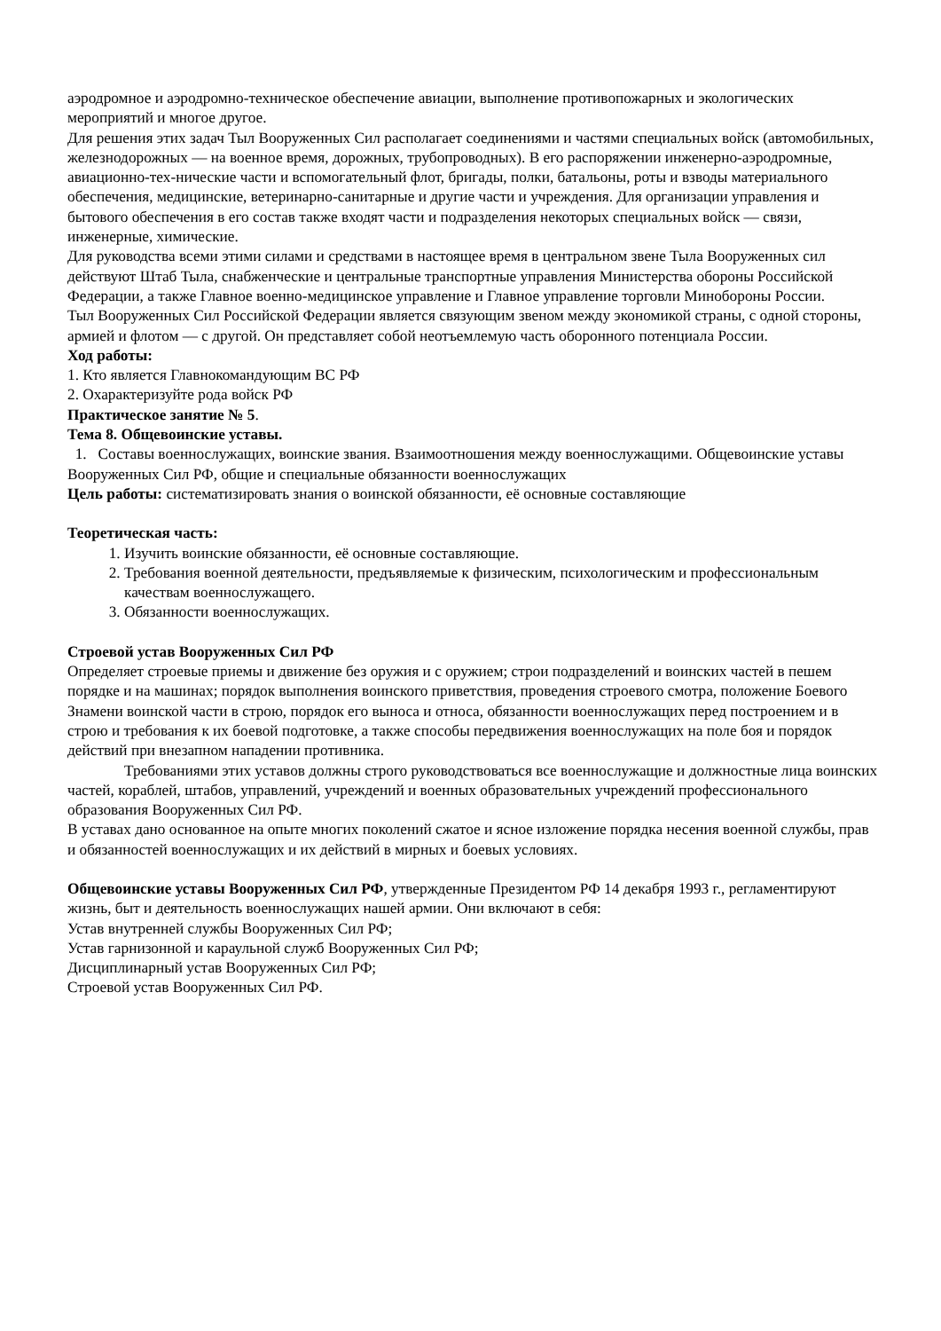аэродромное и аэродромно-техническое обеспечение авиации, выполнение противопожарных и экологических мероприятий и многое другое.
Для решения этих задач Тыл Вооруженных Сил располагает соединениями и частями специальных войск (автомобильных, железнодорожных — на военное время, дорожных, трубопроводных). В его распоряжении инженерно-аэродромные, авиационно-тех-нические части и вспомогательный флот, бригады, полки, батальоны, роты и взводы материального обеспечения, медицинские, ветеринарно-санитарные и другие части и учреждения. Для организации управления и бытового обеспечения в его состав также входят части и подразделения некоторых специальных войск — связи, инженерные, химические.
Для руководства всеми этими силами и средствами в настоящее время в центральном звене Тыла Вооруженных сил действуют Штаб Тыла, снабженческие и центральные транспортные управления Министерства обороны Российской Федерации, а также Главное военно-медицинское управление и Главное управление торговли Минобороны России.
Тыл Вооруженных Сил Российской Федерации является связующим звеном между экономикой страны, с одной стороны, армией и флотом — с другой. Он представляет собой неотъемлемую часть оборонного потенциала России.
Ход работы:
1. Кто является Главнокомандующим ВС РФ
2. Охарактеризуйте рода войск РФ
Практическое занятие № 5.
Тема 8. Общевоинские уставы.
1. Составы военнослужащих, воинские звания. Взаимоотношения между военнослужащими. Общевоинские уставы Вооруженных Сил РФ, общие и специальные обязанности военнослужащих
Цель работы: систематизировать знания о воинской обязанности, её основные составляющие
Теоретическая часть:
1. Изучить воинские обязанности, её основные составляющие.
2. Требования военной деятельности, предъявляемые к физическим, психологическим и профессиональным качествам военнослужащего.
3. Обязанности военнослужащих.
Строевой устав Вооруженных Сил РФ
Определяет строевые приемы и движение без оружия и с оружием; строи подразделений и воинских частей в пешем порядке и на машинах; порядок выполнения воинского приветствия, проведения строевого смотра, положение Боевого Знамени воинской части в строю, порядок его выноса и относа, обязанности военнослужащих перед построением и в строю и требования к их боевой подготовке, а также способы передвижения военнослужащих на поле боя и порядок действий при внезапном нападении противника.
Требованиями этих уставов должны строго руководствоваться все военнослужащие и должностные лица воинских частей, кораблей, штабов, управлений, учреждений и военных образовательных учреждений профессионального образования Вооруженных Сил РФ.
В уставах дано основанное на опыте многих поколений сжатое и ясное изложение порядка несения военной службы, прав и обязанностей военнослужащих и их действий в мирных и боевых условиях.
Общевоинские уставы Вооруженных Сил РФ, утвержденные Президентом РФ 14 декабря 1993 г., регламентируют жизнь, быт и деятельность военнослужащих нашей армии. Они включают в себя:
Устав внутренней службы Вооруженных Сил РФ;
Устав гарнизонной и караульной служб Вооруженных Сил РФ;
Дисциплинарный устав Вооруженных Сил РФ;
Строевой устав Вооруженных Сил РФ.